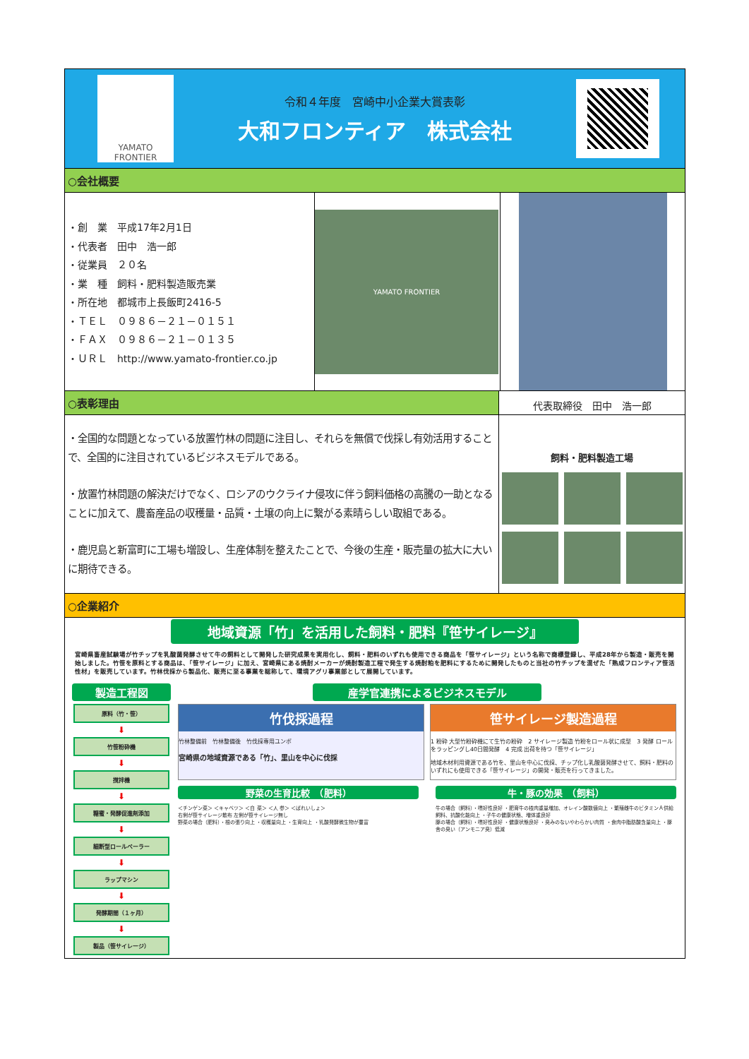YAMATO
FRONTIER
令和４年度　宮崎中小企業大賞表彰
大和フロンティア　株式会社
○会社概要
・創　業　平成17年2月1日
・代表者　田中　浩一郎
・従業員　２０名
・業　種　飼料・肥料製造販売業
・所在地　都城市上長飯町2416-5
・ＴＥＬ　０９８６－２１－０１５１
・ＦＡＸ　０９８６－２１－０１３５
・ＵＲＬ　http://www.yamato-frontier.co.jp
YAMATO FRONTIER
○表彰理由
代表取締役　田中　浩一郎
・全国的な問題となっている放置竹林の問題に注目し、それらを無償で伐採し有効活用することで、全国的に注目されているビジネスモデルである。
・放置竹林問題の解決だけでなく、ロシアのウクライナ侵攻に伴う飼料価格の高騰の一助となることに加えて、農畜産品の収穫量・品質・土壌の向上に繋がる素晴らしい取組である。
・鹿児島と新富町に工場も増設し、生産体制を整えたことで、今後の生産・販売量の拡大に大いに期待できる。
飼料・肥料製造工場
○企業紹介
地域資源「竹」を活用した飼料・肥料『笹サイレージ』
宮崎県畜産試験場が竹チップを乳酸菌発酵させて牛の飼料として開発した研究成果を実用化し、飼料・肥料のいずれも使用できる商品を「笹サイレージ」という名称で商標登録し、平成28年から製造・販売を開始しました。竹笹を原料とする商品は、「笹サイレージ」に加え、宮崎県にある焼酎メーカーが焼酎製造工程で発生する焼酎粕を肥料にするために開発したものと当社の竹チップを混ぜた「熟成フロンティア笹活性材」を販売しています。竹林伐採から製品化、販売に至る事業を総称して、環境アグリ事業部として展開しています。
製造工程図
原料（竹・笹）
⬇
竹笹粉砕機
⬇
撹拌機
⬇
糖蜜・発酵促進剤添加
⬇
細断型ロールベーラー
⬇
ラップマシン
⬇
発酵期間（１ヶ月）
⬇
製品（笹サイレージ）
産学官連携によるビジネスモデル
竹伐採過程
竹林整備前　竹林整備後　竹伐採専用ユンボ
宮崎県の地域資源である「竹」、里山を中心に伐採
笹サイレージ製造過程
1 粉砕 大型竹粉砕機にて生竹の粉砕　2 サイレージ製造 竹粉をロール状に成型　3 発酵 ロールをラッピングし40日間発酵　4 完成 出荷を待つ「笹サイレージ」
地域木材利用資源である竹を、里山を中心に伐採、チップ化し乳酸菌発酵させて、飼料・肥料のいずれにも使用できる「笹サイレージ」の開発・販売を行ってきました。
野菜の生育比較　（肥料）
＜チンゲン菜＞ ＜キャベツ＞ ＜白 菜＞ ＜人 参＞ ＜ばれいしょ＞
右側が笹サイレージ散布 左側が笹サイレージ無し
野菜の場合（肥料）・根の張り向上 ・収穫量向上 ・生育向上 ・乳酸発酵微生物が豊富
牛・豚の効果　（飼料）
牛の場合（飼料）・嗜好性良好 ・肥育牛の枝肉重量増加、オレイン酸数値向上 ・繁殖雌牛のビタミンＡ供給飼料、抗酸化能向上 ・子牛の健康状態、増体重良好
豚の場合（飼料）・嗜好性良好 ・健康状態良好 ・臭みのないやわらかい肉質 ・食肉中脂肪酸含量向上 ・豚舎の臭い（アンモニア臭）低減